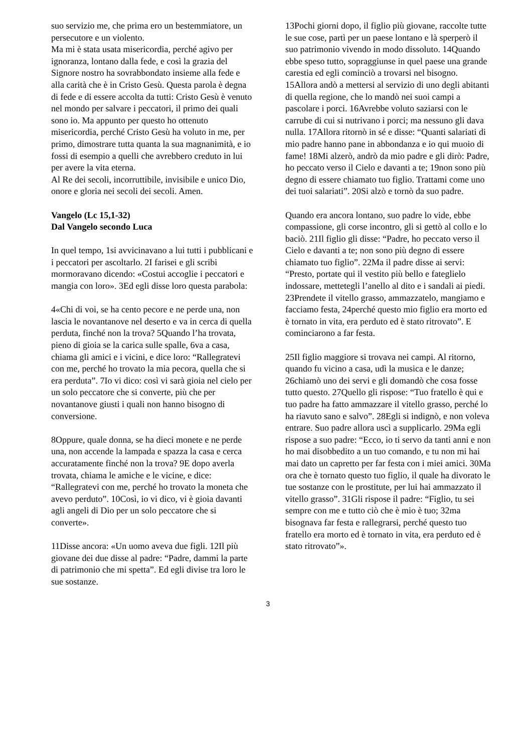suo servizio me, che prima ero un bestemmiatore, un persecutore e un violento.
Ma mi è stata usata misericordia, perché agivo per ignoranza, lontano dalla fede, e così la grazia del Signore nostro ha sovrabbondato insieme alla fede e alla carità che è in Cristo Gesù. Questa parola è degna di fede e di essere accolta da tutti: Cristo Gesù è venuto nel mondo per salvare i peccatori, il primo dei quali sono io. Ma appunto per questo ho ottenuto misericordia, perché Cristo Gesù ha voluto in me, per primo, dimostrare tutta quanta la sua magnanimità, e io fossi di esempio a quelli che avrebbero creduto in lui per avere la vita eterna.
Al Re dei secoli, incorruttibile, invisibile e unico Dio, onore e gloria nei secoli dei secoli. Amen.
Vangelo (Lc 15,1-32)
Dal Vangelo secondo Luca
In quel tempo, 1si avvicinavano a lui tutti i pubblicani e i peccatori per ascoltarlo. 2I farisei e gli scribi mormoravano dicendo: «Costui accoglie i peccatori e mangia con loro». 3Ed egli disse loro questa parabola:
4«Chi di voi, se ha cento pecore e ne perde una, non lascia le novantanove nel deserto e va in cerca di quella perduta, finché non la trova? 5Quando l’ha trovata, pieno di gioia se la carica sulle spalle, 6va a casa, chiama gli amici e i vicini, e dice loro: “Rallegratevi con me, perché ho trovato la mia pecora, quella che si era perduta”. 7Io vi dico: così vi sarà gioia nel cielo per un solo peccatore che si converte, più che per novantanove giusti i quali non hanno bisogno di conversione.
8Oppure, quale donna, se ha dieci monete e ne perde una, non accende la lampada e spazza la casa e cerca accuratamente finché non la trova? 9E dopo averla trovata, chiama le amiche e le vicine, e dice: “Rallegratevi con me, perché ho trovato la moneta che avevo perduto”. 10Così, io vi dico, vi è gioia davanti agli angeli di Dio per un solo peccatore che si converte».
11Disse ancora: «Un uomo aveva due figli. 12Il più giovane dei due disse al padre: “Padre, dammi la parte di patrimonio che mi spetta”. Ed egli divise tra loro le sue sostanze.
13Pochi giorni dopo, il figlio più giovane, raccolte tutte le sue cose, partì per un paese lontano e là sperperò il suo patrimonio vivendo in modo dissoluto. 14Quando ebbe speso tutto, sopraggiunse in quel paese una grande carestia ed egli cominciò a trovarsi nel bisogno. 15Allora andò a mettersi al servizio di uno degli abitanti di quella regione, che lo mandò nei suoi campi a pascolare i porci. 16Avrebbe voluto saziarsi con le carrube di cui si nutrivano i porci; ma nessuno gli dava nulla. 17Allora ritornò in sé e disse: “Quanti salariati di mio padre hanno pane in abbondanza e io qui muoio di fame! 18Mi alzerò, andrò da mio padre e gli dirò: Padre, ho peccato verso il Cielo e davanti a te; 19non sono più degno di essere chiamato tuo figlio. Trattami come uno dei tuoi salariati”. 20Si alzò e tornò da suo padre.
Quando era ancora lontano, suo padre lo vide, ebbe compassione, gli corse incontro, gli si gettò al collo e lo baciò. 21Il figlio gli disse: “Padre, ho peccato verso il Cielo e davanti a te; non sono più degno di essere chiamato tuo figlio”. 22Ma il padre disse ai servi: “Presto, portate qui il vestito più bello e fateglielo indossare, mettetegli l’anello al dito e i sandali ai piedi. 23Prendete il vitello grasso, ammazzatelo, mangiamo e facciamo festa, 24perché questo mio figlio era morto ed è tornato in vita, era perduto ed è stato ritrovato”. E cominciarono a far festa.
25Il figlio maggiore si trovava nei campi. Al ritorno, quando fu vicino a casa, udì la musica e le danze; 26chiamò uno dei servi e gli domandò che cosa fosse tutto questo. 27Quello gli rispose: “Tuo fratello è qui e tuo padre ha fatto ammazzare il vitello grasso, perché lo ha riavuto sano e salvo”. 28Egli si indignò, e non voleva entrare. Suo padre allora uscì a supplicarlo. 29Ma egli rispose a suo padre: “Ecco, io ti servo da tanti anni e non ho mai disobbedito a un tuo comando, e tu non mi hai mai dato un capretto per far festa con i miei amici. 30Ma ora che è tornato questo tuo figlio, il quale ha divorato le tue sostanze con le prostitute, per lui hai ammazzato il vitello grasso”. 31Gli rispose il padre: “Figlio, tu sei sempre con me e tutto ciò che è mio è tuo; 32ma bisognava far festa e rallegrarsi, perché questo tuo fratello era morto ed è tornato in vita, era perduto ed è stato ritrovato”».
3